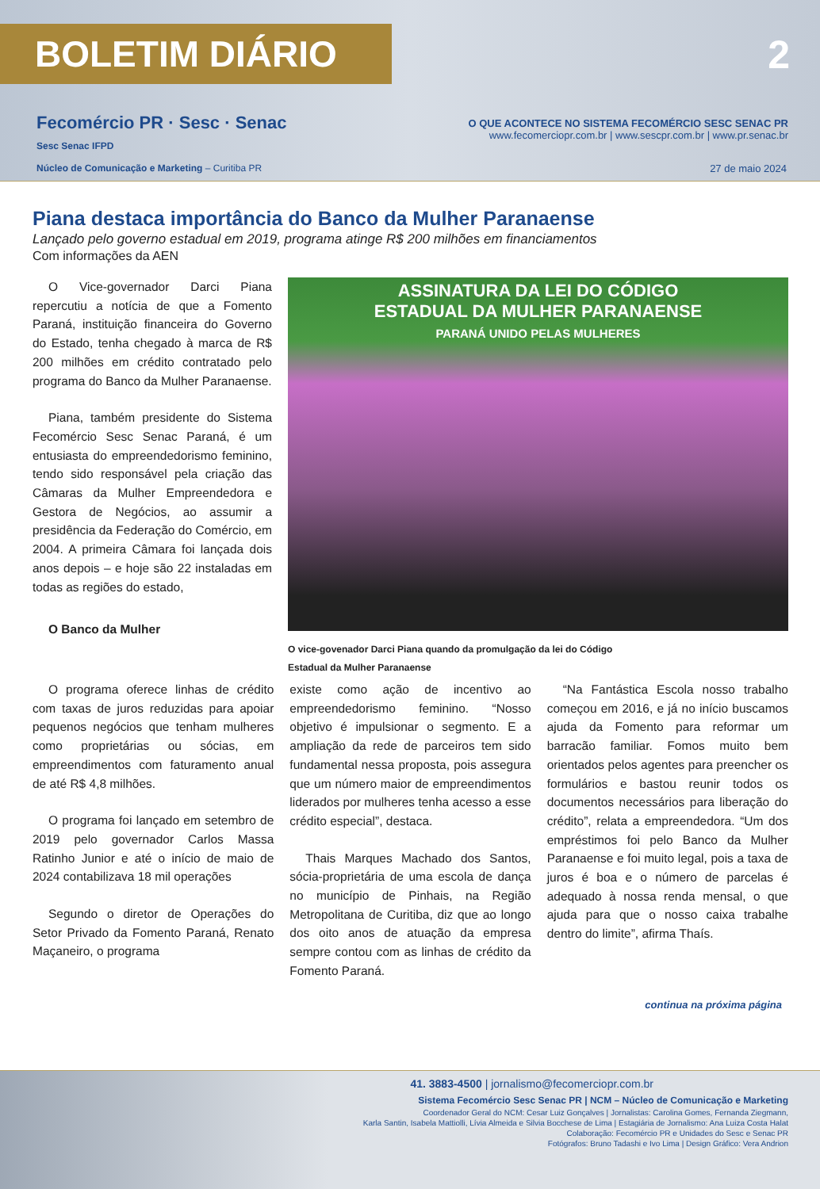BOLETIM DIÁRIO 2
Fecomércio PR · Sesc · Senac
Sesc Senac IFPD
O QUE ACONTECE NO SISTEMA FECOMÉRCIO SESC SENAC PR
www.fecomerciopr.com.br | www.sescpr.com.br | www.pr.senac.br
Núcleo de Comunicação e Marketing – Curitiba PR
27 de maio 2024
Piana destaca importância do Banco da Mulher Paranaense
Lançado pelo governo estadual em 2019, programa atinge R$ 200 milhões em financiamentos
Com informações da AEN
O Vice-governador Darci Piana repercutiu a notícia de que a Fomento Paraná, instituição financeira do Governo do Estado, tenha chegado à marca de R$ 200 milhões em crédito contratado pelo programa do Banco da Mulher Paranaense.
Piana, também presidente do Sistema Fecomércio Sesc Senac Paraná, é um entusiasta do empreendedorismo feminino, tendo sido responsável pela criação das Câmaras da Mulher Empreendedora e Gestora de Negócios, ao assumir a presidência da Federação do Comércio, em 2004. A primeira Câmara foi lançada dois anos depois – e hoje são 22 instaladas em todas as regiões do estado,
O Banco da Mulher
ASSINATURA DA LEI DO CÓDIGO
ESTADUAL DA MULHER PARANAENSE
PARANÁ UNIDO PELAS MULHERES
O vice-govenador Darci Piana quando da promulgação da lei do Código
Estadual da Mulher Paranaense
O programa oferece linhas de crédito com taxas de juros reduzidas para apoiar pequenos negócios que tenham mulheres como proprietárias ou sócias, em empreendimentos com faturamento anual de até R$ 4,8 milhões.
O programa foi lançado em setembro de 2019 pelo governador Carlos Massa Ratinho Junior e até o início de maio de 2024 contabilizava 18 mil operações
Segundo o diretor de Operações do Setor Privado da Fomento Paraná, Renato Maçaneiro, o programa
existe como ação de incentivo ao empreendedorismo feminino. “Nosso objetivo é impulsionar o segmento. E a ampliação da rede de parceiros tem sido fundamental nessa proposta, pois assegura que um número maior de empreendimentos liderados por mulheres tenha acesso a esse crédito especial”, destaca.
Thais Marques Machado dos Santos, sócia-proprietária de uma escola de dança no município de Pinhais, na Região Metropolitana de Curitiba, diz que ao longo dos oito anos de atuação da empresa sempre contou com as linhas de crédito da Fomento Paraná.
“Na Fantástica Escola nosso trabalho começou em 2016, e já no início buscamos ajuda da Fomento para reformar um barracão familiar. Fomos muito bem orientados pelos agentes para preencher os formulários e bastou reunir todos os documentos necessários para liberação do crédito”, relata a empreendedora. “Um dos empréstimos foi pelo Banco da Mulher Paranaense e foi muito legal, pois a taxa de juros é boa e o número de parcelas é adequado à nossa renda mensal, o que ajuda para que o nosso caixa trabalhe dentro do limite”, afirma Thaís.
continua na próxima página
41. 3883-4500 | jornalismo@fecomerciopr.com.br
Sistema Fecomércio Sesc Senac PR | NCM – Núcleo de Comunicação e Marketing
Coordenador Geral do NCM: Cesar Luiz Gonçalves | Jornalistas: Carolina Gomes, Fernanda Ziegmann,
Karla Santin, Isabela Mattiolli, Lívia Almeida e Silvia Bocchese de Lima | Estagiária de Jornalismo: Ana Luiza Costa Halat
Colaboração: Fecomércio PR e Unidades do Sesc e Senac PR
Fotógrafos: Bruno Tadashi e Ivo Lima | Design Gráfico: Vera Andrion